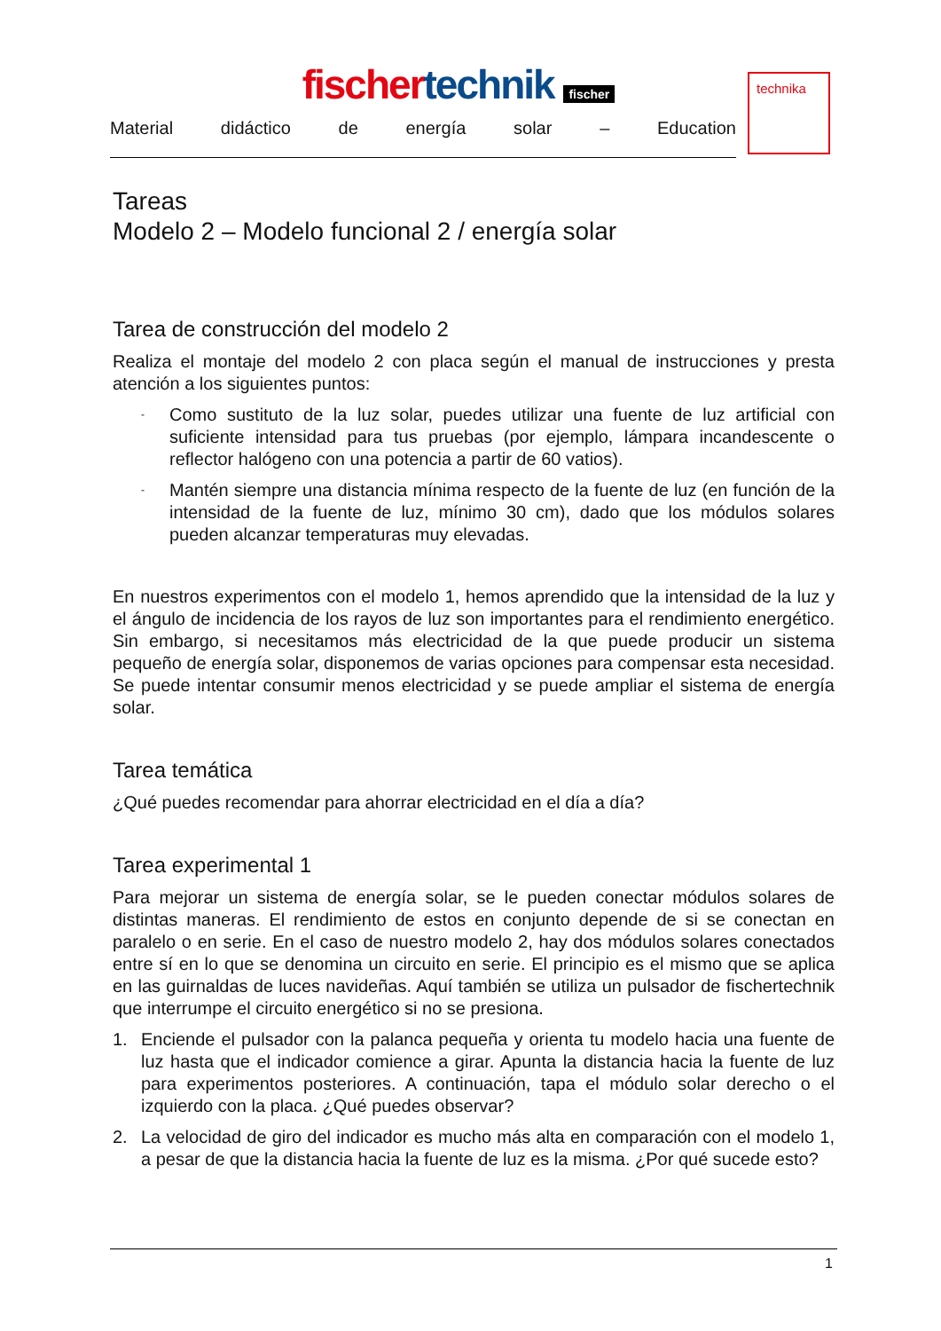fischer technik fischer
Material didáctico de energía solar – Education
technika
Tareas
Modelo 2 – Modelo funcional 2 / energía solar
Tarea de construcción del modelo 2
Realiza el montaje del modelo 2 con placa según el manual de instrucciones y presta atención a los siguientes puntos:
- Como sustituto de la luz solar, puedes utilizar una fuente de luz artificial con suficiente intensidad para tus pruebas (por ejemplo, lámpara incandescente o reflector halógeno con una potencia a partir de 60 vatios).
- Mantén siempre una distancia mínima respecto de la fuente de luz (en función de la intensidad de la fuente de luz, mínimo 30 cm), dado que los módulos solares pueden alcanzar temperaturas muy elevadas.
En nuestros experimentos con el modelo 1, hemos aprendido que la intensidad de la luz y el ángulo de incidencia de los rayos de luz son importantes para el rendimiento energético. Sin embargo, si necesitamos más electricidad de la que puede producir un sistema pequeño de energía solar, disponemos de varias opciones para compensar esta necesidad. Se puede intentar consumir menos electricidad y se puede ampliar el sistema de energía solar.
Tarea temática
¿Qué puedes recomendar para ahorrar electricidad en el día a día?
Tarea experimental 1
Para mejorar un sistema de energía solar, se le pueden conectar módulos solares de distintas maneras. El rendimiento de estos en conjunto depende de si se conectan en paralelo o en serie. En el caso de nuestro modelo 2, hay dos módulos solares conectados entre sí en lo que se denomina un circuito en serie. El principio es el mismo que se aplica en las guirnaldas de luces navideñas. Aquí también se utiliza un pulsador de fischertechnik que interrumpe el circuito energético si no se presiona.
1. Enciende el pulsador con la palanca pequeña y orienta tu modelo hacia una fuente de luz hasta que el indicador comience a girar. Apunta la distancia hacia la fuente de luz para experimentos posteriores. A continuación, tapa el módulo solar derecho o el izquierdo con la placa. ¿Qué puedes observar?
2. La velocidad de giro del indicador es mucho más alta en comparación con el modelo 1, a pesar de que la distancia hacia la fuente de luz es la misma. ¿Por qué sucede esto?
1